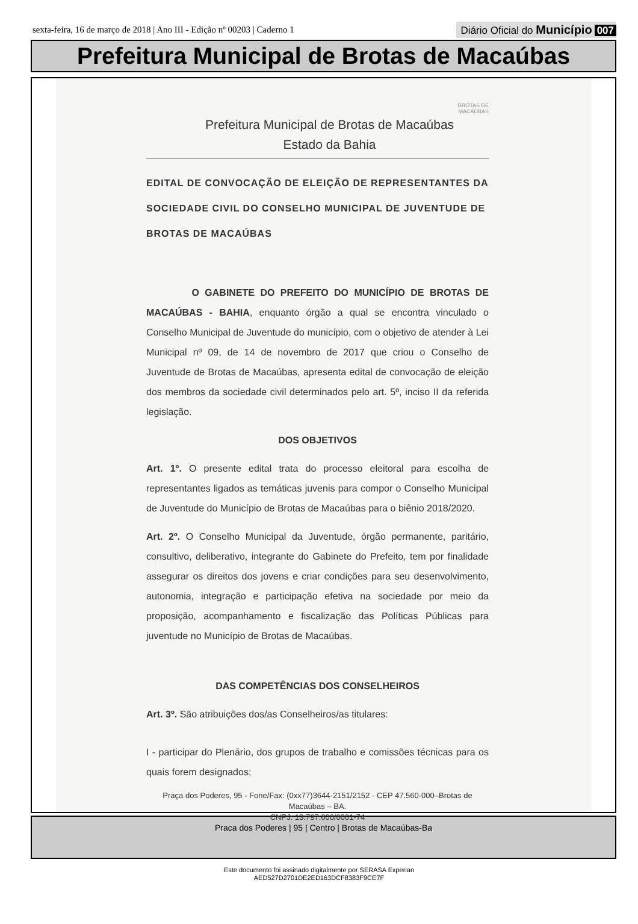sexta-feira, 16 de março de 2018 | Ano III - Edição nº 00203 | Caderno 1 Diário Oficial do Município 007
Prefeitura Municipal de Brotas de Macaúbas
BROTAS DE
MACAÚBAS
Prefeitura Municipal de Brotas de Macaúbas
Estado da Bahia
EDITAL DE CONVOCAÇÃO DE ELEIÇÃO DE REPRESENTANTES DA SOCIEDADE CIVIL DO CONSELHO MUNICIPAL DE JUVENTUDE DE BROTAS DE MACAÚBAS
O GABINETE DO PREFEITO DO MUNICÍPIO DE BROTAS DE MACAÚBAS - BAHIA, enquanto órgão a qual se encontra vinculado o Conselho Municipal de Juventude do município, com o objetivo de atender à Lei Municipal nº 09, de 14 de novembro de 2017 que criou o Conselho de Juventude de Brotas de Macaúbas, apresenta edital de convocação de eleição dos membros da sociedade civil determinados pelo art. 5º, inciso II da referida legislação.
DOS OBJETIVOS
Art. 1º. O presente edital trata do processo eleitoral para escolha de representantes ligados as temáticas juvenis para compor o Conselho Municipal de Juventude do Município de Brotas de Macaúbas para o biênio 2018/2020.
Art. 2º. O Conselho Municipal da Juventude, órgão permanente, paritário, consultivo, deliberativo, integrante do Gabinete do Prefeito, tem por finalidade assegurar os direitos dos jovens e criar condições para seu desenvolvimento, autonomia, integração e participação efetiva na sociedade por meio da proposição, acompanhamento e fiscalização das Políticas Públicas para juventude no Município de Brotas de Macaúbas.
DAS COMPETÊNCIAS DOS CONSELHEIROS
Art. 3º. São atribuições dos/as Conselheiros/as titulares:
I - participar do Plenário, dos grupos de trabalho e comissões técnicas para os quais forem designados;
Praça dos Poderes, 95 - Fone/Fax: (0xx77)3644-2151/2152 - CEP 47.560-000–Brotas de Macaúbas – BA.
CNPJ: 13.797.600/0001-74
Praca dos Poderes | 95 | Centro | Brotas de Macaúbas-Ba
Este documento foi assinado digitalmente por SERASA Experian
AED527D2701DE2ED163DCF8383F9CE7F